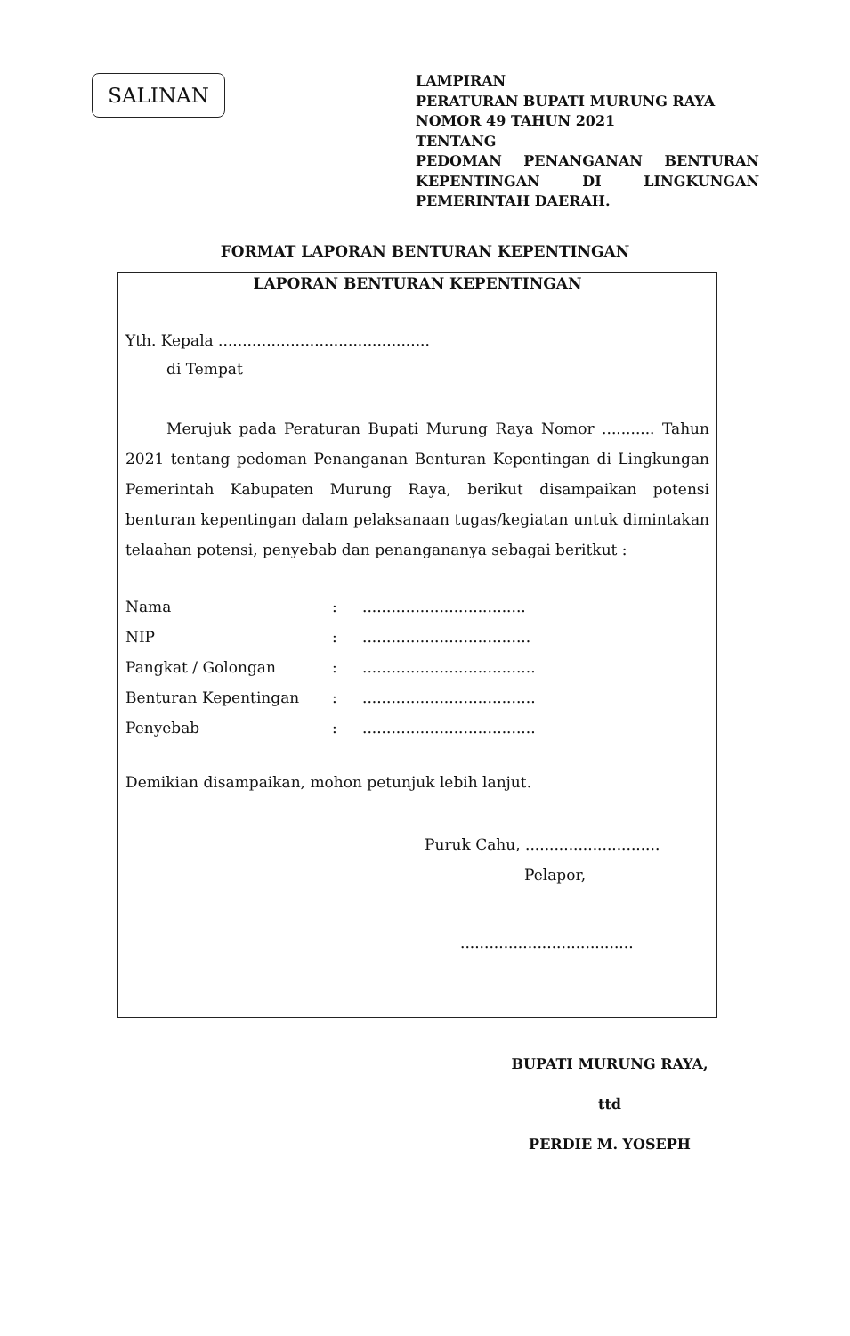SALINAN
LAMPIRAN
PERATURAN BUPATI MURUNG RAYA
NOMOR 49 TAHUN 2021
TENTANG
PEDOMAN PENANGANAN BENTURAN KEPENTINGAN DI LINGKUNGAN
PEMERINTAH DAERAH.
FORMAT LAPORAN BENTURAN KEPENTINGAN
LAPORAN BENTURAN KEPENTINGAN
Yth. Kepala ............................................
di Tempat
Merujuk pada Peraturan Bupati Murung Raya Nomor ........... Tahun 2021 tentang pedoman Penanganan Benturan Kepentingan di Lingkungan Pemerintah Kabupaten Murung Raya, berikut disampaikan potensi benturan kepentingan dalam pelaksanaan tugas/kegiatan untuk dimintakan telaahan potensi, penyebab dan penangananya sebagai beritkut :
| Nama | : | .................................. |
| NIP | : | ................................... |
| Pangkat / Golongan | : | .................................... |
| Benturan Kepentingan | : | .................................... |
| Penyebab | : | .................................... |
Demikian disampaikan, mohon petunjuk lebih lanjut.
Puruk Cahu, ............................
Pelapor,
....................................
BUPATI MURUNG RAYA,
ttd
PERDIE M. YOSEPH